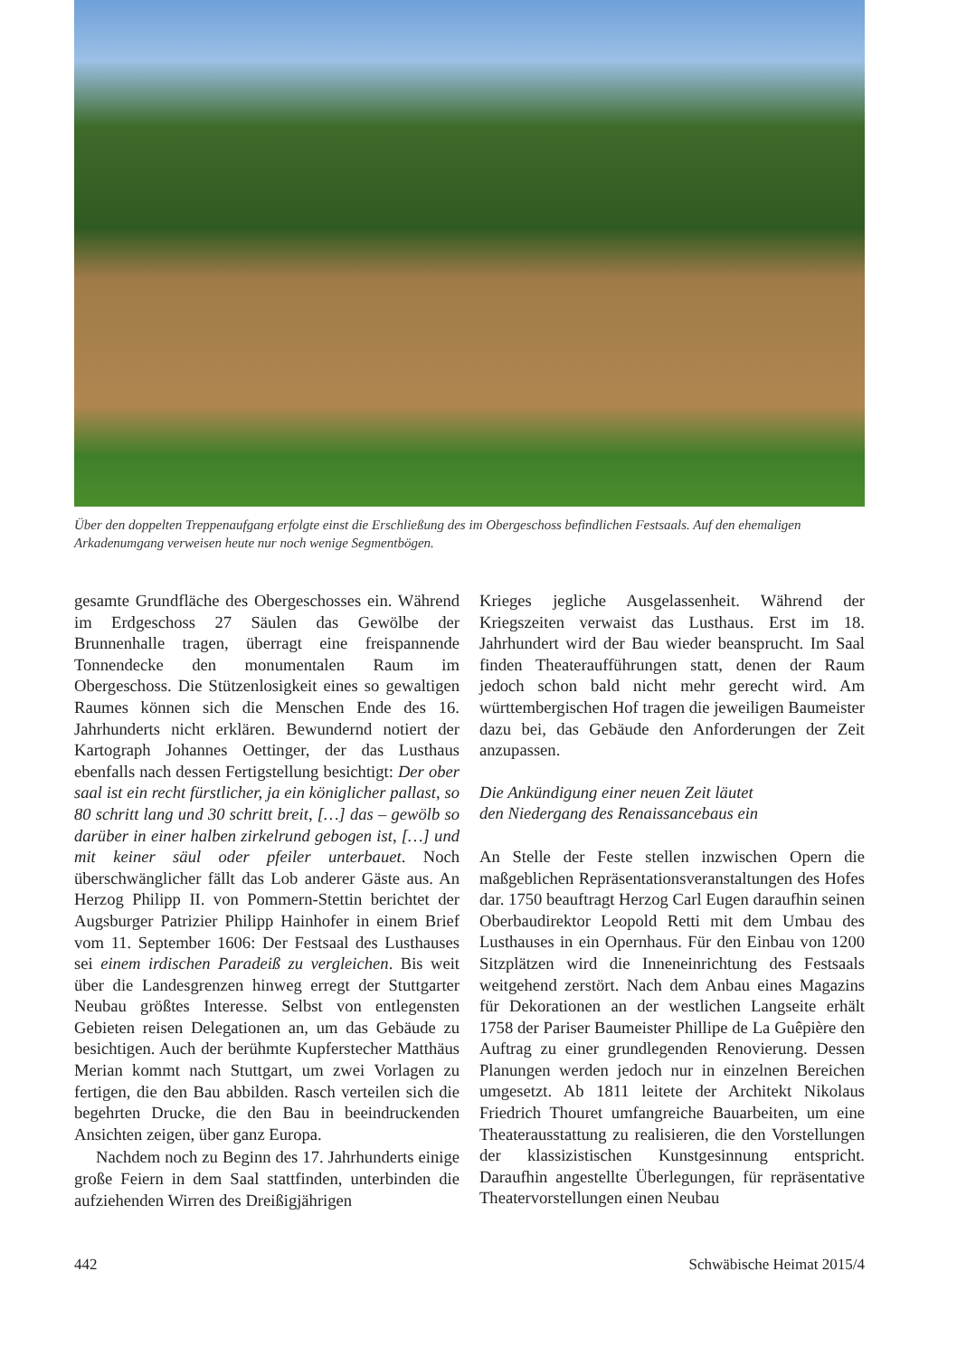Über den doppelten Treppenaufgang erfolgte einst die Erschließung des im Obergeschoss befindlichen Festsaals. Auf den ehemaligen Arkadenumgang verweisen heute nur noch wenige Segmentbögen.
gesamte Grundfläche des Obergeschosses ein. Während im Erdgeschoss 27 Säulen das Gewölbe der Brunnenhalle tragen, überragt eine freispannende Tonnendecke den monumentalen Raum im Obergeschoss. Die Stützenlosigkeit eines so gewaltigen Raumes können sich die Menschen Ende des 16. Jahrhunderts nicht erklären. Bewundernd notiert der Kartograph Johannes Oettinger, der das Lusthaus ebenfalls nach dessen Fertigstellung besichtigt: Der ober saal ist ein recht fürstlicher, ja ein königlicher pallast, so 80 schritt lang und 30 schritt breit, […] das – gewölb so darüber in einer halben zirkelrund gebogen ist, […] und mit keiner säul oder pfeiler unterbauet. Noch überschwänglicher fällt das Lob anderer Gäste aus. An Herzog Philipp II. von Pommern-Stettin berichtet der Augsburger Patrizier Philipp Hainhofer in einem Brief vom 11. September 1606: Der Festsaal des Lusthauses sei einem irdischen Paradeiß zu vergleichen. Bis weit über die Landesgrenzen hinweg erregt der Stuttgarter Neubau größtes Interesse. Selbst von entlegensten Gebieten reisen Delegationen an, um das Gebäude zu besichtigen. Auch der berühmte Kupferstecher Matthäus Merian kommt nach Stuttgart, um zwei Vorlagen zu fertigen, die den Bau abbilden. Rasch verteilen sich die begehrten Drucke, die den Bau in beeindruckenden Ansichten zeigen, über ganz Europa.
Nachdem noch zu Beginn des 17. Jahrhunderts einige große Feiern in dem Saal stattfinden, unterbinden die aufziehenden Wirren des Dreißigjährigen
Krieges jegliche Ausgelassenheit. Während der Kriegszeiten verwaist das Lusthaus. Erst im 18. Jahrhundert wird der Bau wieder beansprucht. Im Saal finden Theateraufführungen statt, denen der Raum jedoch schon bald nicht mehr gerecht wird. Am württembergischen Hof tragen die jeweiligen Baumeister dazu bei, das Gebäude den Anforderungen der Zeit anzupassen.
Die Ankündigung einer neuen Zeit läutet
den Niedergang des Renaissancebaus ein
An Stelle der Feste stellen inzwischen Opern die maßgeblichen Repräsentationsveranstaltungen des Hofes dar. 1750 beauftragt Herzog Carl Eugen daraufhin seinen Oberbaudirektor Leopold Retti mit dem Umbau des Lusthauses in ein Opernhaus. Für den Einbau von 1200 Sitzplätzen wird die Inneneinrichtung des Festsaals weitgehend zerstört. Nach dem Anbau eines Magazins für Dekorationen an der westlichen Langseite erhält 1758 der Pariser Baumeister Phillipe de La Guêpière den Auftrag zu einer grundlegenden Renovierung. Dessen Planungen werden jedoch nur in einzelnen Bereichen umgesetzt. Ab 1811 leitete der Architekt Nikolaus Friedrich Thouret umfangreiche Bauarbeiten, um eine Theaterausstattung zu realisieren, die den Vorstellungen der klassizistischen Kunstgesinnung entspricht. Daraufhin angestellte Überlegungen, für repräsentative Theatervorstellungen einen Neubau
442 Schwäbische Heimat 2015/4